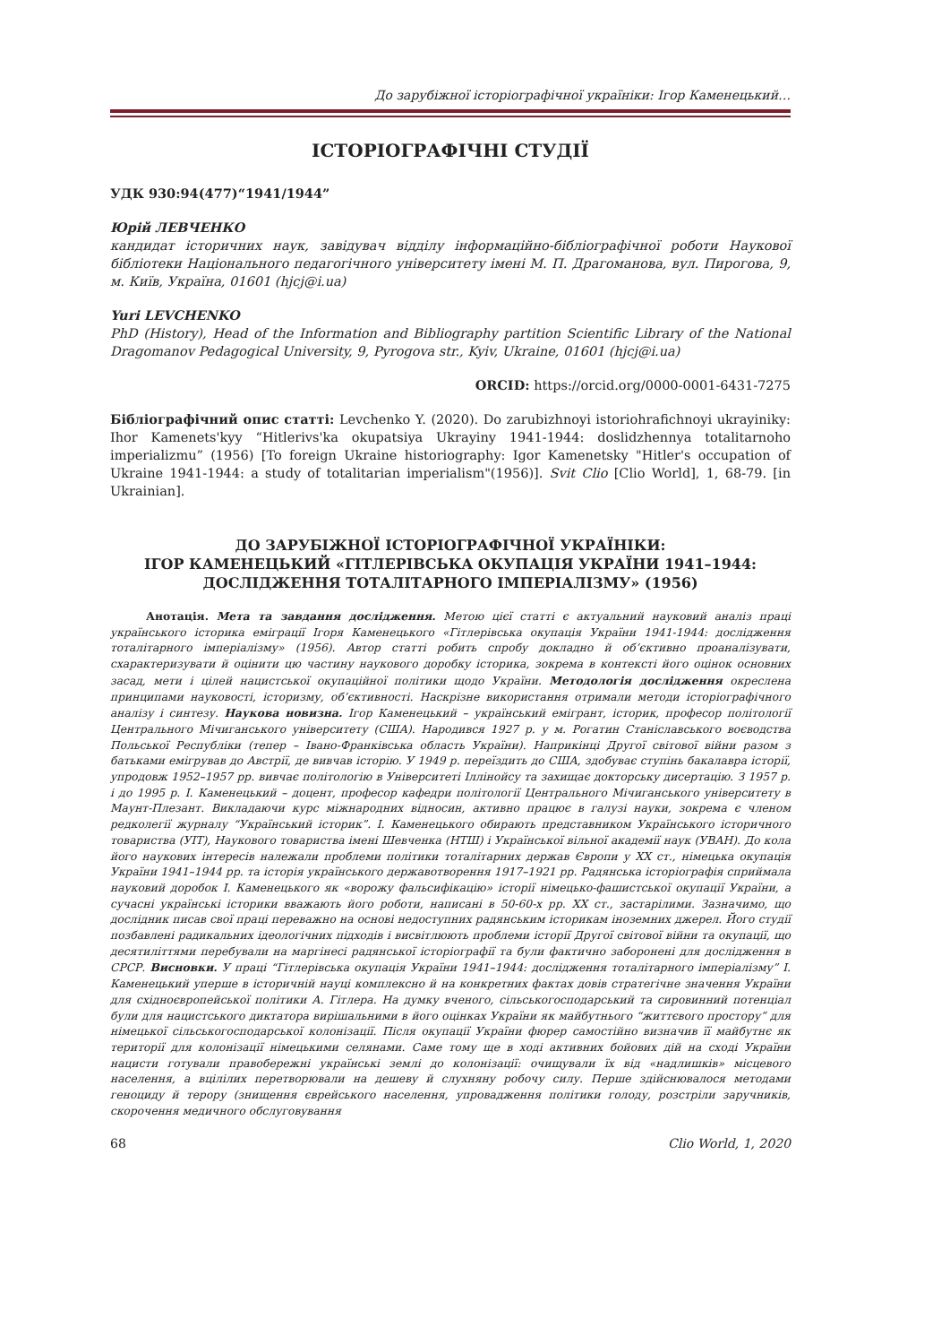До зарубіжної історіографічної україніки: Ігор Каменецький…
ІСТОРІОГРАФІЧНІ СТУДІЇ
УДК 930:94(477)“1941/1944”
Юрій ЛЕВЧЕНКО
кандидат історичних наук, завідувач відділу інформаційно-бібліографічної роботи Наукової бібліотеки Національного педагогічного університету імені М. П. Драгоманова, вул. Пирогова, 9, м. Київ, Україна, 01601 (hjcj@i.ua)
Yuri LEVCHENKO
PhD (History), Head of the Information and Bibliography partition Scientific Library of the National Dragomanov Pedagogical University, 9, Pyrogova str., Kyiv, Ukraine, 01601 (hjcj@i.ua)
ORCID: https://orcid.org/0000-0001-6431-7275
Бібліографічний опис статті: Levchenko Y. (2020). Do zarubizhnoyi istoriohrafichnoyi ukrayiniky: Ihor Kamenets'kyy “Hitlerivs'ka okupatsiya Ukrayiny 1941-1944: doslidzhennya totalitarnoho imperializmu” (1956) [To foreign Ukraine historiography: Igor Kamenetsky "Hitler's occupation of Ukraine 1941-1944: a study of totalitarian imperialism"(1956)]. Svit Clio [Clio World], 1, 68-79. [in Ukrainian].
ДО ЗАРУБІЖНОЇ ІСТОРІОГРАФІЧНОЇ УКРАЇНІКИ:
ІГОР КАМЕНЕЦЬКИЙ «ГІТЛЕРІВСЬКА ОКУПАЦІЯ УКРАЇНИ 1941–1944:
ДОСЛІДЖЕННЯ ТОТАЛІТАРНОГО ІМПЕРІАЛІЗМУ» (1956)
Анотація. Мета та завдання дослідження. Метою цієї статті є актуальний науковий аналіз праці українського історика еміграції Ігоря Каменецького «Гітлерівська окупація України 1941-1944: дослідження тоталітарного імперіалізму» (1956). Автор статті робить спробу докладно й об’єктивно проаналізувати, схарактеризувати й оцінити цю частину наукового доробку історика, зокрема в контексті його оцінок основних засад, мети і цілей нацистської окупаційної політики щодо України. Методологія дослідження окреслена принципами науковості, історизму, об’єктивності. Наскрізне використання отримали методи історіографічного аналізу і синтезу. Наукова новизна. Ігор Каменецький – український емігрант, історик, професор політології Центрального Мічиганського університету (США). Народився 1927 р. у м. Рогатин Станіславського воєводства Польської Республіки (тепер – Івано-Франківська область України). Наприкінці Другої світової війни разом з батьками емігрував до Австрії, де вивчав історію. У 1949 р. переїздить до США, здобуває ступінь бакалавра історії, упродовж 1952–1957 рр. вивчає політологію в Університеті Іллінойсу та захищає докторську дисертацію. З 1957 р. і до 1995 р. І. Каменецький – доцент, професор кафедри політології Центрального Мічиганського університету в Маунт-Плезант. Викладаючи курс міжнародних відносин, активно працює в галузі науки, зокрема є членом редколегії журналу “Український історик”. І. Каменецького обирають представником Українського історичного товариства (УІТ), Наукового товариства імені Шевченка (НТШ) і Української вільної академії наук (УВАН). До кола його наукових інтересів належали проблеми політики тоталітарних держав Європи у ХХ ст., німецька окупація України 1941–1944 рр. та історія українського державотворення 1917–1921 рр. Радянська історіографія сприймала науковий доробок І. Каменецького як «ворожу фальсифікацію» історії німецько-фашистської окупації України, а сучасні українські історики вважають його роботи, написані в 50-60-х рр. ХХ ст., застарілими. Зазначимо, що дослідник писав свої праці переважно на основі недоступних радянським історикам іноземних джерел. Його студії позбавлені радикальних ідеологічних підходів і висвітлюють проблеми історії Другої світової війни та окупації, що десятиліттями перебували на маргінесі радянської історіографії та були фактично заборонені для дослідження в СРСР. Висновки. У праці “Гітлерівська окупація України 1941–1944: дослідження тоталітарного імперіалізму” І. Каменецький уперше в історичній науці комплексно й на конкретних фактах довів стратегічне значення України для східноєвропейської політики А. Гітлера. На думку вченого, сільськогосподарський та сировинний потенціал були для нацистського диктатора вирішальними в його оцінках України як майбутнього “життєвого простору” для німецької сільськогосподарської колонізації. Після окупації України фюрер самостійно визначив її майбутнє як території для колонізації німецькими селянами. Саме тому ще в ході активних бойових дій на сході України нацисти готували правобережні українські землі до колонізації: очищували їх від «надлишків» місцевого населення, а вцілілих перетворювали на дешеву й слухняну робочу силу. Перше здійснювалося методами геноциду й терору (знищення єврейського населення, упровадження політики голоду, розстріли заручників, скорочення медичного обслуговування
68 Clio World, 1, 2020